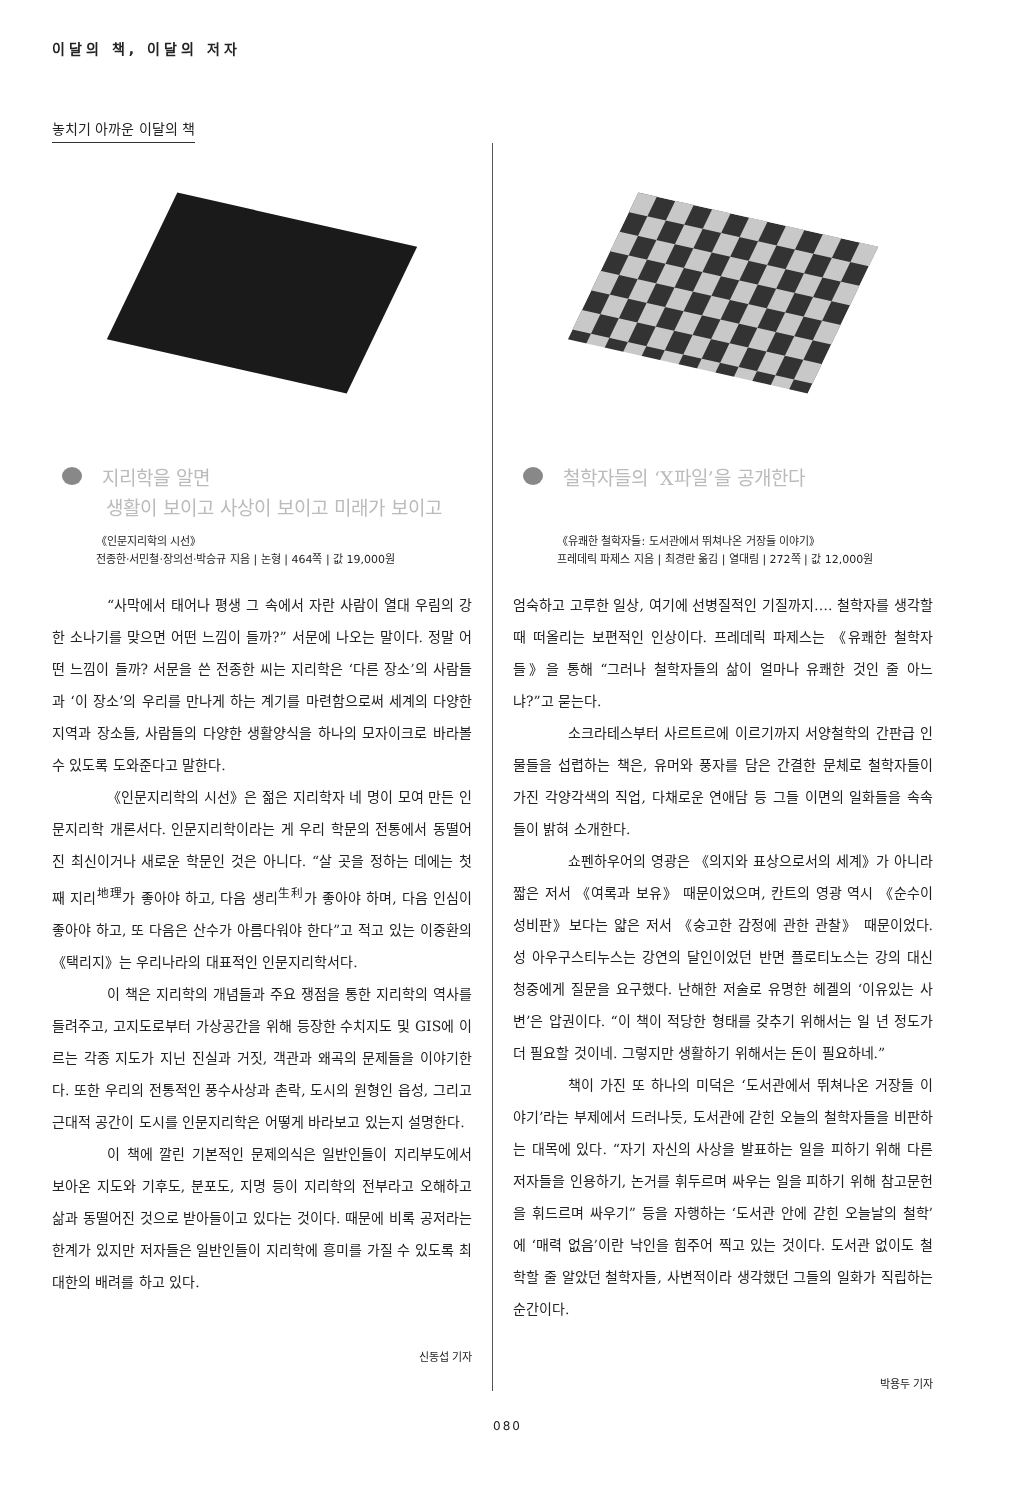이달의 책, 이달의 저자
놓치기 아까운 이달의 책
지리학을 알면
생활이 보이고 사상이 보이고 미래가 보이고
《인문지리학의 시선》
전종한·서민철·장의선·박승규 지음 | 논형 | 464쪽 | 값 19,000원
“사막에서 태어나 평생 그 속에서 자란 사람이 열대 우림의 강한 소나기를 맞으면 어떤 느낌이 들까?” 서문에 나오는 말이다. 정말 어떤 느낌이 들까? 서문을 쓴 전종한 씨는 지리학은 ‘다른 장소’의 사람들과 ‘이 장소’의 우리를 만나게 하는 계기를 마련함으로써 세계의 다양한 지역과 장소들, 사람들의 다양한 생활양식을 하나의 모자이크로 바라볼 수 있도록 도와준다고 말한다.
《인문지리학의 시선》은 젊은 지리학자 네 명이 모여 만든 인문지리학 개론서다. 인문지리학이라는 게 우리 학문의 전통에서 동떨어진 최신이거나 새로운 학문인 것은 아니다. “살 곳을 정하는 데에는 첫째 지리<sup>地理</sup>가 좋아야 하고, 다음 생리<sup>生利</sup>가 좋아야 하며, 다음 인심이 좋아야 하고, 또 다음은 산수가 아름다워야 한다”고 적고 있는 이중환의 《택리지》는 우리나라의 대표적인 인문지리학서다.
이 책은 지리학의 개념들과 주요 쟁점을 통한 지리학의 역사를 들려주고, 고지도로부터 가상공간을 위해 등장한 수치지도 및 GIS에 이르는 각종 지도가 지닌 진실과 거짓, 객관과 왜곡의 문제들을 이야기한다. 또한 우리의 전통적인 풍수사상과 촌락, 도시의 원형인 읍성, 그리고 근대적 공간이 도시를 인문지리학은 어떻게 바라보고 있는지 설명한다.
이 책에 깔린 기본적인 문제의식은 일반인들이 지리부도에서 보아온 지도와 기후도, 분포도, 지명 등이 지리학의 전부라고 오해하고 삶과 동떨어진 것으로 받아들이고 있다는 것이다. 때문에 비록 공저라는 한계가 있지만 저자들은 일반인들이 지리학에 흥미를 가질 수 있도록 최대한의 배려를 하고 있다.
신동섭 기자
철학자들의 ‘X파일’을 공개한다
《유쾌한 철학자들: 도서관에서 뛰쳐나온 거장들 이야기》
프레데릭 파제스 지음 | 최경란 옮김 | 열대림 | 272쪽 | 값 12,000원
엄숙하고 고루한 일상, 여기에 선병질적인 기질까지…. 철학자를 생각할 때 떠올리는 보편적인 인상이다. 프레데릭 파제스는 《유쾌한 철학자들》을 통해 “그러나 철학자들의 삶이 얼마나 유쾌한 것인 줄 아느냐?”고 묻는다.
소크라테스부터 사르트르에 이르기까지 서양철학의 간판급 인물들을 섭렵하는 책은, 유머와 풍자를 담은 간결한 문체로 철학자들이 가진 각양각색의 직업, 다채로운 연애담 등 그들 이면의 일화들을 속속들이 밝혀 소개한다.
쇼펜하우어의 영광은 《의지와 표상으로서의 세계》가 아니라 짧은 저서 《여록과 보유》 때문이었으며, 칸트의 영광 역시 《순수이성비판》보다는 얇은 저서 《숭고한 감정에 관한 관찰》 때문이었다. 성 아우구스티누스는 강연의 달인이었던 반면 플로티노스는 강의 대신 청중에게 질문을 요구했다. 난해한 저술로 유명한 헤겔의 ‘이유있는 사변’은 압권이다. “이 책이 적당한 형태를 갖추기 위해서는 일 년 정도가 더 필요할 것이네. 그렇지만 생활하기 위해서는 돈이 필요하네.”
책이 가진 또 하나의 미덕은 ‘도서관에서 뛰쳐나온 거장들 이야기’라는 부제에서 드러나듯, 도서관에 갇힌 오늘의 철학자들을 비판하는 대목에 있다. “자기 자신의 사상을 발표하는 일을 피하기 위해 다른 저자들을 인용하기, 논거를 휘두르며 싸우는 일을 피하기 위해 참고문헌을 휘드르며 싸우기” 등을 자행하는 ‘도서관 안에 갇힌 오늘날의 철학’에 ‘매력 없음’이란 낙인을 힘주어 찍고 있는 것이다. 도서관 없이도 철학할 줄 알았던 철학자들, 사변적이라 생각했던 그들의 일화가 직립하는 순간이다.
박용두 기자
080